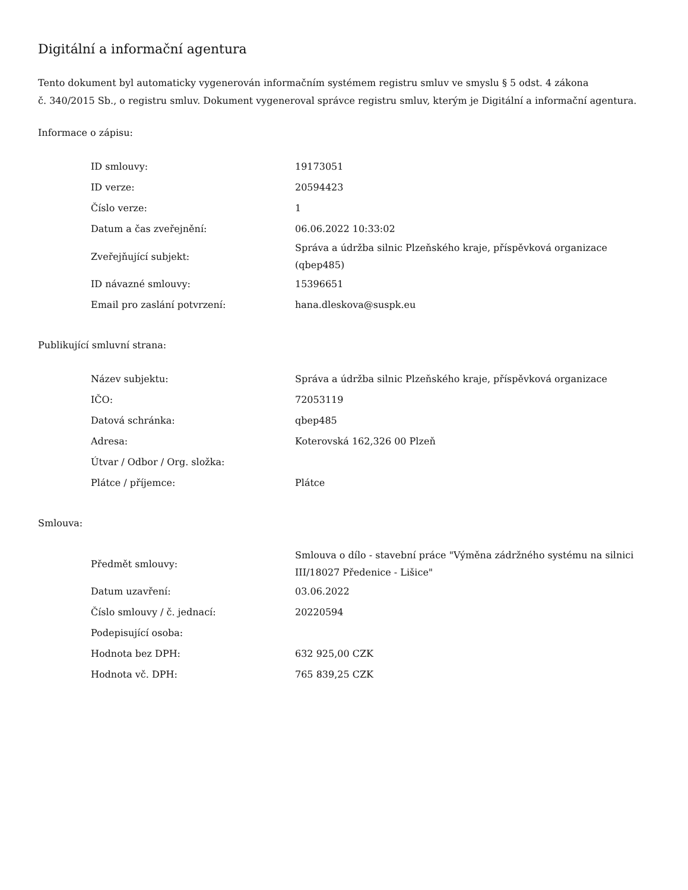Digitální a informační agentura
Tento dokument byl automaticky vygenerován informačním systémem registru smluv ve smyslu § 5 odst. 4 zákona
č. 340/2015 Sb., o registru smluv. Dokument vygeneroval správce registru smluv, kterým je Digitální a informační agentura.
Informace o zápisu:
| ID smlouvy: | 19173051 |
| ID verze: | 20594423 |
| Číslo verze: | 1 |
| Datum a čas zveřejnění: | 06.06.2022 10:33:02 |
| Zveřejňující subjekt: | Správa a údržba silnic Plzeňského kraje, příspěvková organizace (qbep485) |
| ID návazné smlouvy: | 15396651 |
| Email pro zaslání potvrzení: | hana.dleskova@suspk.eu |
Publikující smluvní strana:
| Název subjektu: | Správa a údržba silnic Plzeňského kraje, příspěvková organizace |
| IČO: | 72053119 |
| Datová schránka: | qbep485 |
| Adresa: | Koterovská 162,326 00 Plzeň |
| Útvar / Odbor / Org. složka: | |
| Plátce / příjemce: | Plátce |
Smlouva:
| Předmět smlouvy: | Smlouva o dílo - stavební práce "Výměna zádržného systému na silnici III/18027 Předenice - Lišice" |
| Datum uzavření: | 03.06.2022 |
| Číslo smlouvy / č. jednací: | 20220594 |
| Podepisující osoba: | |
| Hodnota bez DPH: | 632 925,00 CZK |
| Hodnota vč. DPH: | 765 839,25 CZK |